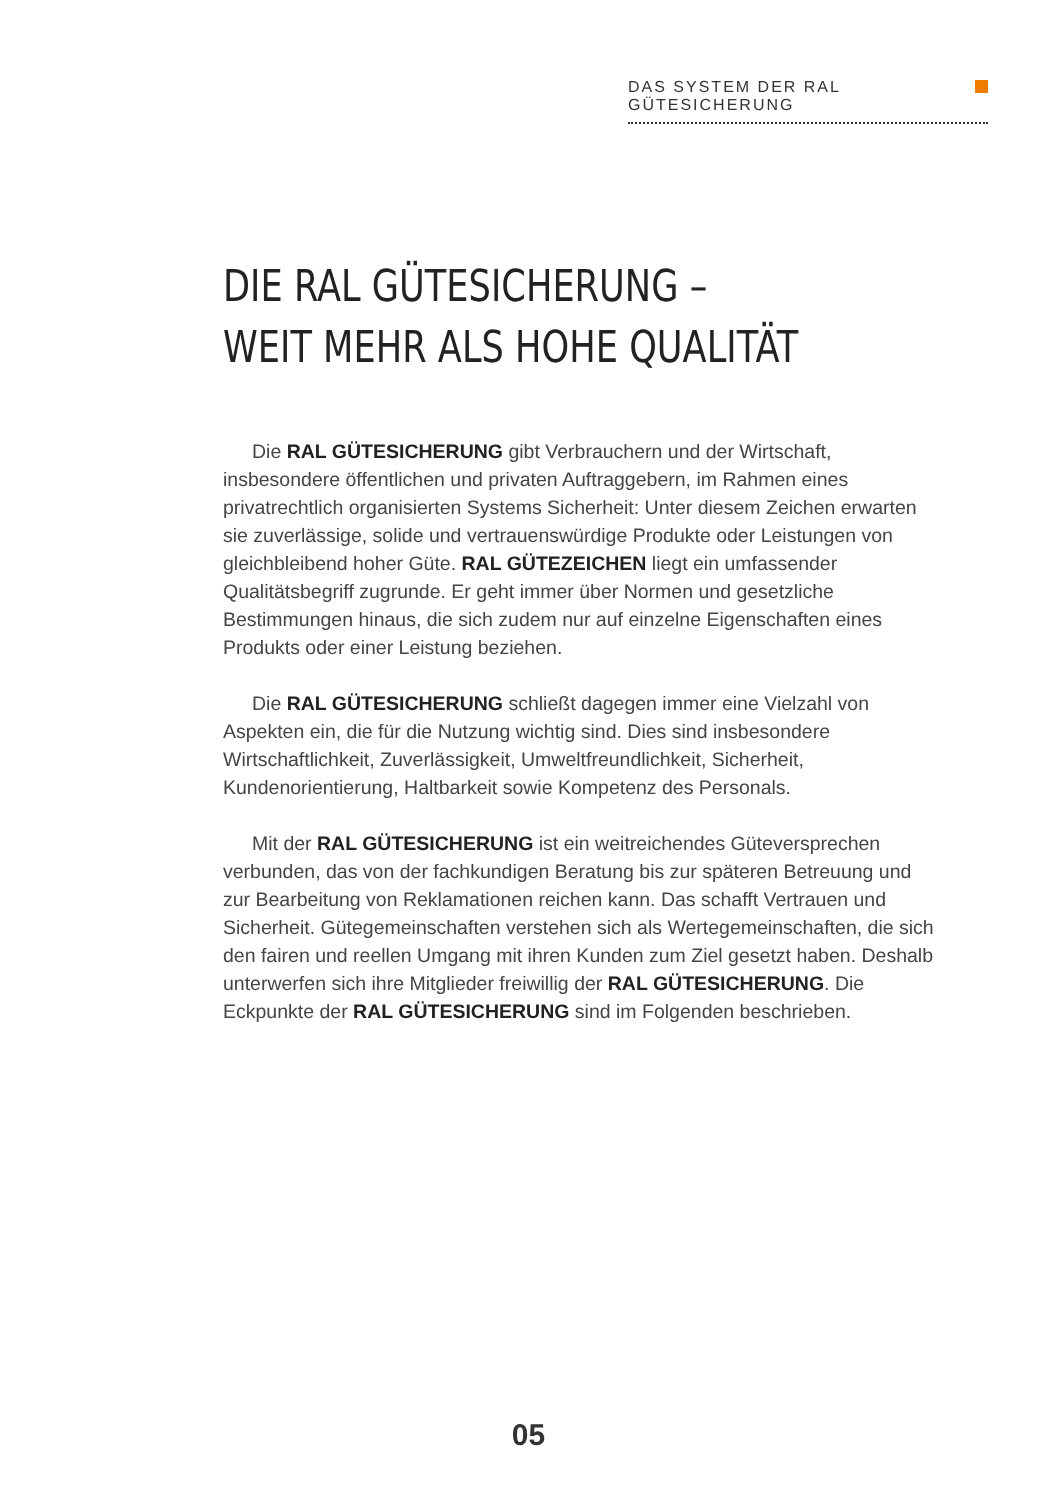DAS SYSTEM DER RAL GÜTESICHERUNG
DIE RAL GÜTESICHERUNG –
WEIT MEHR ALS HOHE QUALITÄT
Die RAL GÜTESICHERUNG gibt Verbrauchern und der Wirtschaft, insbesondere öffentlichen und privaten Auftraggebern, im Rahmen eines privatrechtlich organisierten Systems Sicherheit: Unter diesem Zeichen erwarten sie zuverlässige, solide und vertrauenswürdige Produkte oder Leistungen von gleichbleibend hoher Güte. RAL GÜTEZEICHEN liegt ein umfassender Qualitätsbegriff zugrunde. Er geht immer über Normen und gesetzliche Bestimmungen hinaus, die sich zudem nur auf einzelne Eigenschaften eines Produkts oder einer Leistung beziehen.
Die RAL GÜTESICHERUNG schließt dagegen immer eine Vielzahl von Aspekten ein, die für die Nutzung wichtig sind. Dies sind insbesondere Wirtschaftlichkeit, Zuverlässigkeit, Umweltfreundlichkeit, Sicherheit, Kundenorientierung, Haltbarkeit sowie Kompetenz des Personals.
Mit der RAL GÜTESICHERUNG ist ein weitreichendes Güteversprechen verbunden, das von der fachkundigen Beratung bis zur späteren Betreuung und zur Bearbeitung von Reklamationen reichen kann. Das schafft Vertrauen und Sicherheit. Gütegemeinschaften verstehen sich als Wertegemeinschaften, die sich den fairen und reellen Umgang mit ihren Kunden zum Ziel gesetzt haben. Deshalb unterwerfen sich ihre Mitglieder freiwillig der RAL GÜTESICHERUNG. Die Eckpunkte der RAL GÜTESICHERUNG sind im Folgenden beschrieben.
05